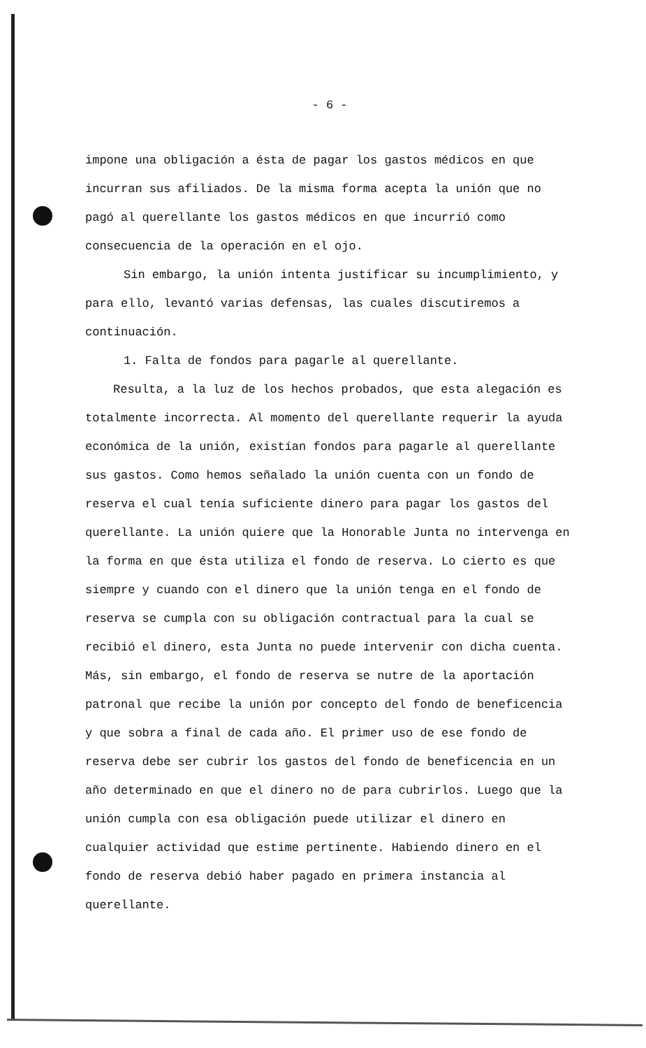- 6 -
impone una obligación a ésta de pagar los gastos médicos en que incurran sus afiliados. De la misma forma acepta la unión que no pagó al querellante los gastos médicos en que incurrió como consecuencia de la operación en el ojo.
Sin embargo, la unión intenta justificar su incumplimiento, y para ello, levantó varias defensas, las cuales discutiremos a continuación.
1. Falta de fondos para pagarle al querellante.
Resulta, a la luz de los hechos probados, que esta alegación es totalmente incorrecta. Al momento del querellante requerir la ayuda económica de la unión, existían fondos para pagarle al querellante sus gastos. Como hemos señalado la unión cuenta con un fondo de reserva el cual tenía suficiente dinero para pagar los gastos del querellante. La unión quiere que la Honorable Junta no intervenga en la forma en que ésta utiliza el fondo de reserva. Lo cierto es que siempre y cuando con el dinero que la unión tenga en el fondo de reserva se cumpla con su obligación contractual para la cual se recibió el dinero, esta Junta no puede intervenir con dicha cuenta. Más, sin embargo, el fondo de reserva se nutre de la aportación patronal que recibe la unión por concepto del fondo de beneficencia y que sobra a final de cada año. El primer uso de ese fondo de reserva debe ser cubrir los gastos del fondo de beneficencia en un año determinado en que el dinero no de para cubrirlos. Luego que la unión cumpla con esa obligación puede utilizar el dinero en cualquier actividad que estime pertinente. Habiendo dinero en el fondo de reserva debió haber pagado en primera instancia al querellante.